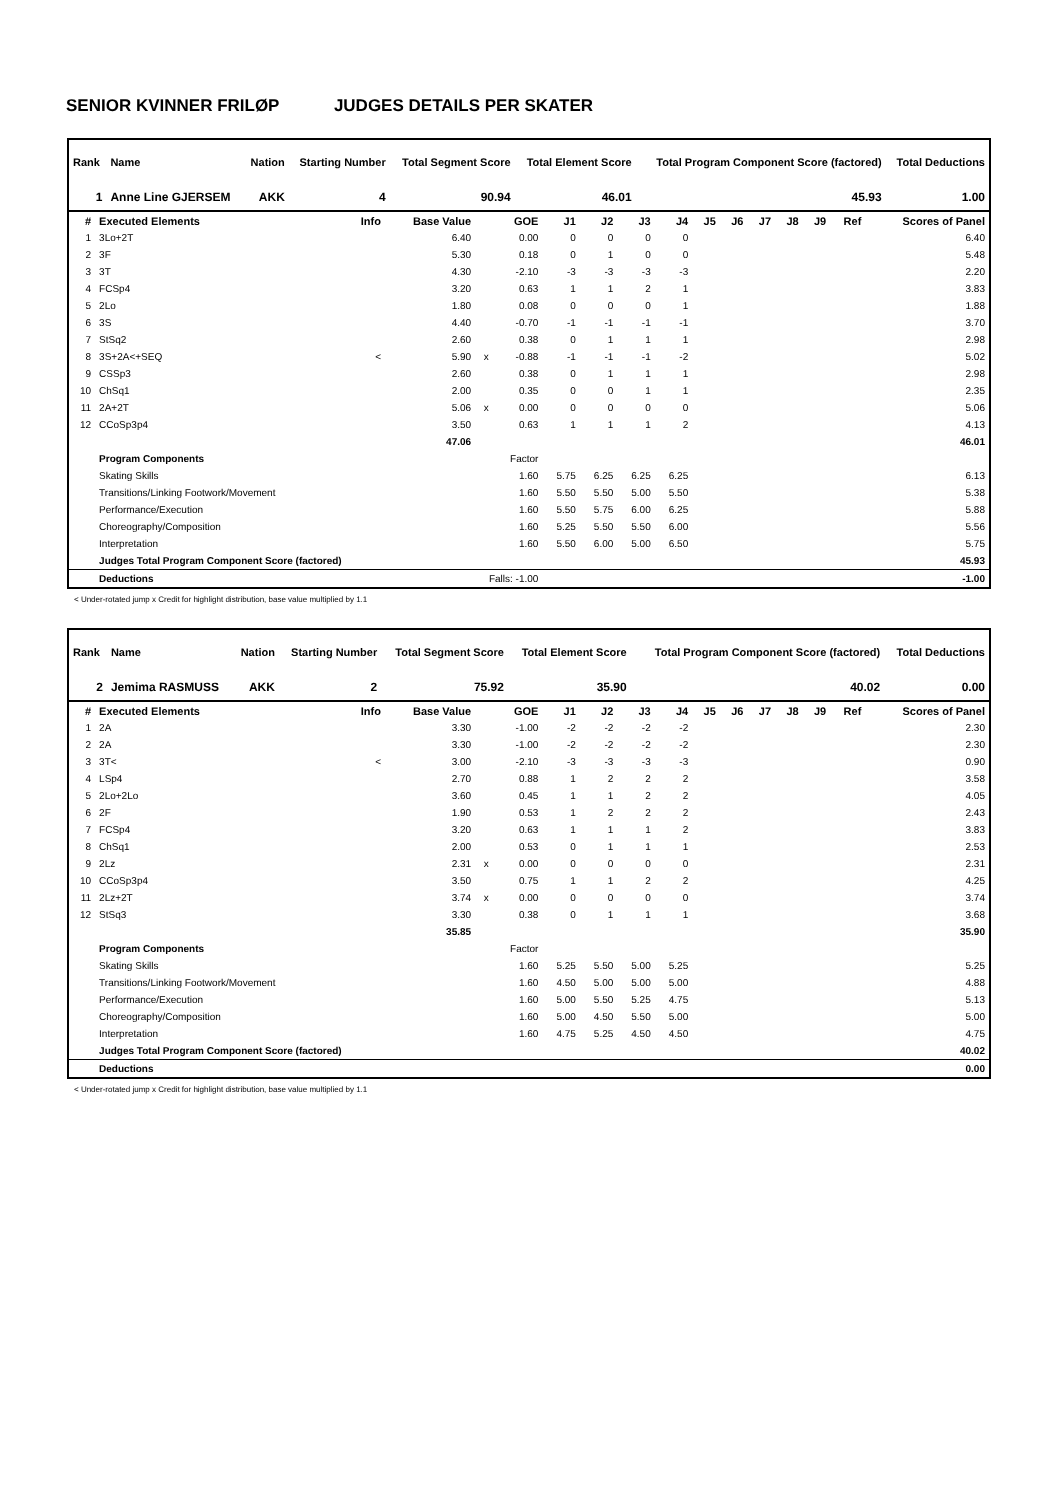SENIOR KVINNER FRILØP JUDGES DETAILS PER SKATER
| Rank | Name | Nation | Starting Number | Total Segment Score | Total Element Score | Total Program Component Score (factored) | Total Deductions |
| --- | --- | --- | --- | --- | --- | --- | --- |
| 1 | Anne Line GJERSEM | AKK | 4 | 90.94 | 46.01 | 45.93 | 1.00 |
| # | Executed Elements | Info | Base Value | | GOE | J1 | J2 | J3 | J4 | J5 | J6 | J7 | J8 | J9 | Ref | Scores of Panel |
| --- | --- | --- | --- | --- | --- | --- | --- | --- | --- | --- | --- | --- | --- | --- | --- | --- |
| 1 | 3Lo+2T | | 6.40 | | 0.00 | 0 | 0 | 0 | 0 | | | | | | | 6.40 |
| 2 | 3F | | 5.30 | | 0.18 | 0 | 1 | 0 | 0 | | | | | | | 5.48 |
| 3 | 3T | | 4.30 | | -2.10 | -3 | -3 | -3 | -3 | | | | | | | 2.20 |
| 4 | FCSp4 | | 3.20 | | 0.63 | 1 | 1 | 2 | 1 | | | | | | | 3.83 |
| 5 | 2Lo | | 1.80 | | 0.08 | 0 | 0 | 0 | 1 | | | | | | | 1.88 |
| 6 | 3S | | 4.40 | | -0.70 | -1 | -1 | -1 | -1 | | | | | | | 3.70 |
| 7 | StSq2 | | 2.60 | | 0.38 | 0 | 1 | 1 | 1 | | | | | | | 2.98 |
| 8 | 3S+2A<+SEQ | < | 5.90 | x | -0.88 | -1 | -1 | -1 | -2 | | | | | | | 5.02 |
| 9 | CSSp3 | | 2.60 | | 0.38 | 0 | 1 | 1 | 1 | | | | | | | 2.98 |
| 10 | ChSq1 | | 2.00 | | 0.35 | 0 | 0 | 1 | 1 | | | | | | | 2.35 |
| 11 | 2A+2T | | 5.06 | x | 0.00 | 0 | 0 | 0 | 0 | | | | | | | 5.06 |
| 12 | CCoSp3p4 | | 3.50 | | 0.63 | 1 | 1 | 1 | 2 | | | | | | | 4.13 |
| | | | 47.06 | | | | | | | | | | | | | 46.01 |
| | Program Components | | | | Factor | | | | | | | | | | | |
| | Skating Skills | | | | 1.60 | 5.75 | 6.25 | 6.25 | 6.25 | | | | | | | 6.13 |
| | Transitions/Linking Footwork/Movement | | | | 1.60 | 5.50 | 5.50 | 5.00 | 5.50 | | | | | | | 5.38 |
| | Performance/Execution | | | | 1.60 | 5.50 | 5.75 | 6.00 | 6.25 | | | | | | | 5.88 |
| | Choreography/Composition | | | | 1.60 | 5.25 | 5.50 | 5.50 | 6.00 | | | | | | | 5.56 |
| | Interpretation | | | | 1.60 | 5.50 | 6.00 | 5.00 | 6.50 | | | | | | | 5.75 |
| | Judges Total Program Component Score (factored) | | | | | | | | | | | | | | | 45.93 |
| | Deductions | Falls: -1.00 | | | | | | | | | | | | | | -1.00 |
< Under-rotated jump x Credit for highlight distribution, base value multiplied by 1.1
| Rank | Name | Nation | Starting Number | Total Segment Score | Total Element Score | Total Program Component Score (factored) | Total Deductions |
| --- | --- | --- | --- | --- | --- | --- | --- |
| 2 | Jemima RASMUSS | AKK | 2 | 75.92 | 35.90 | 40.02 | 0.00 |
| # | Executed Elements | Info | Base Value | | GOE | J1 | J2 | J3 | J4 | J5 | J6 | J7 | J8 | J9 | Ref | Scores of Panel |
| --- | --- | --- | --- | --- | --- | --- | --- | --- | --- | --- | --- | --- | --- | --- | --- | --- |
| 1 | 2A | | 3.30 | | -1.00 | -2 | -2 | -2 | -2 | | | | | | | 2.30 |
| 2 | 2A | | 3.30 | | -1.00 | -2 | -2 | -2 | -2 | | | | | | | 2.30 |
| 3 | 3T< | < | 3.00 | | -2.10 | -3 | -3 | -3 | -3 | | | | | | | 0.90 |
| 4 | LSp4 | | 2.70 | | 0.88 | 1 | 2 | 2 | 2 | | | | | | | 3.58 |
| 5 | 2Lo+2Lo | | 3.60 | | 0.45 | 1 | 1 | 2 | 2 | | | | | | | 4.05 |
| 6 | 2F | | 1.90 | | 0.53 | 1 | 2 | 2 | 2 | | | | | | | 2.43 |
| 7 | FCSp4 | | 3.20 | | 0.63 | 1 | 1 | 1 | 2 | | | | | | | 3.83 |
| 8 | ChSq1 | | 2.00 | | 0.53 | 0 | 1 | 1 | 1 | | | | | | | 2.53 |
| 9 | 2Lz | | 2.31 | x | 0.00 | 0 | 0 | 0 | 0 | | | | | | | 2.31 |
| 10 | CCoSp3p4 | | 3.50 | | 0.75 | 1 | 1 | 2 | 2 | | | | | | | 4.25 |
| 11 | 2Lz+2T | | 3.74 | x | 0.00 | 0 | 0 | 0 | 0 | | | | | | | 3.74 |
| 12 | StSq3 | | 3.30 | | 0.38 | 0 | 1 | 1 | 1 | | | | | | | 3.68 |
| | | | 35.85 | | | | | | | | | | | | | 35.90 |
| | Program Components | | | | Factor | | | | | | | | | | | |
| | Skating Skills | | | | 1.60 | 5.25 | 5.50 | 5.00 | 5.25 | | | | | | | 5.25 |
| | Transitions/Linking Footwork/Movement | | | | 1.60 | 4.50 | 5.00 | 5.00 | 5.00 | | | | | | | 4.88 |
| | Performance/Execution | | | | 1.60 | 5.00 | 5.50 | 5.25 | 4.75 | | | | | | | 5.13 |
| | Choreography/Composition | | | | 1.60 | 5.00 | 4.50 | 5.50 | 5.00 | | | | | | | 5.00 |
| | Interpretation | | | | 1.60 | 4.75 | 5.25 | 4.50 | 4.50 | | | | | | | 4.75 |
| | Judges Total Program Component Score (factored) | | | | | | | | | | | | | | | 40.02 |
| | Deductions | | | | | | | | | | | | | | | 0.00 |
< Under-rotated jump x Credit for highlight distribution, base value multiplied by 1.1